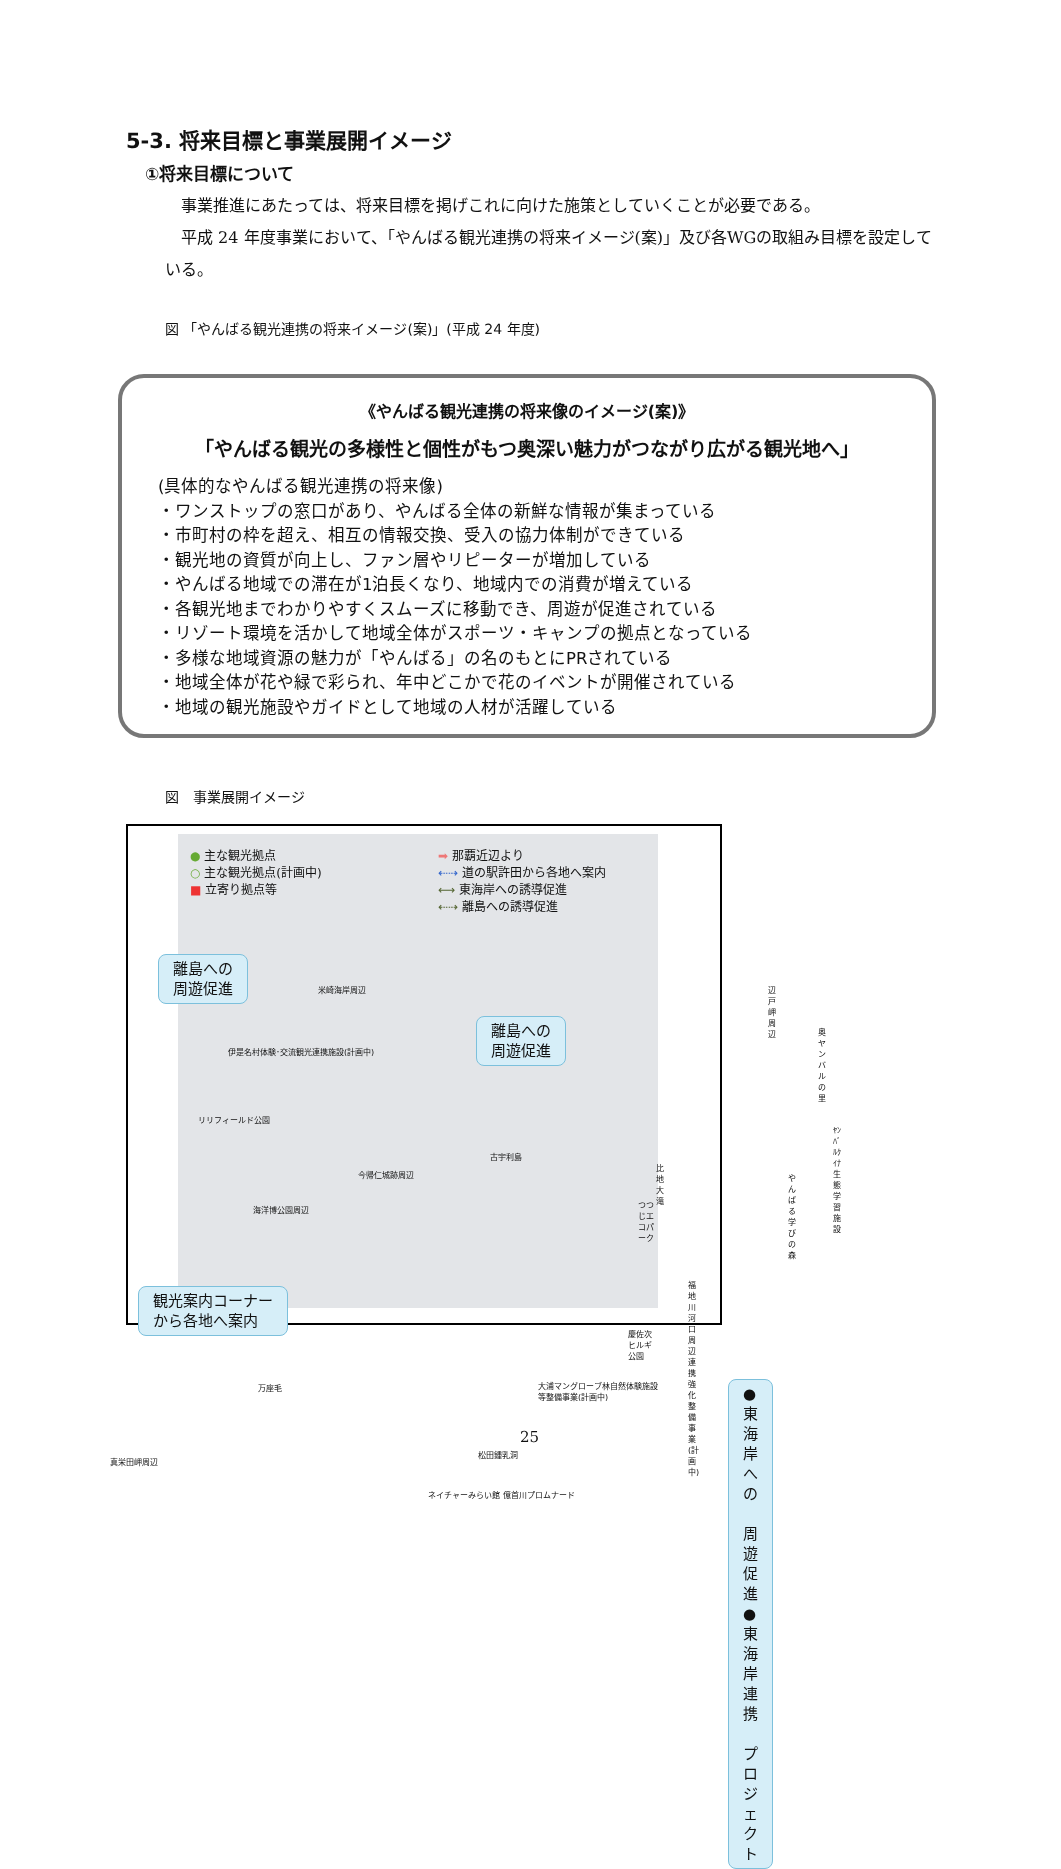5-3. 将来目標と事業展開イメージ
①将来目標について
　事業推進にあたっては、将来目標を掲げこれに向けた施策としていくことが必要である。
　平成 24 年度事業において、「やんばる観光連携の将来イメージ(案)」及び各WGの取組み目標を設定している。
図 「やんばる観光連携の将来イメージ(案)」(平成 24 年度)
《やんばる観光連携の将来像のイメージ(案)》
「やんばる観光の多様性と個性がもつ奥深い魅力がつながり広がる観光地へ」
(具体的なやんばる観光連携の将来像)
・ワンストップの窓口があり、やんばる全体の新鮮な情報が集まっている
・市町村の枠を超え、相互の情報交換、受入の協力体制ができている
・観光地の資質が向上し、ファン層やリピーターが増加している
・やんばる地域での滞在が1泊長くなり、地域内での消費が増えている
・各観光地までわかりやすくスムーズに移動でき、周遊が促進されている
・リゾート環境を活かして地域全体がスポーツ・キャンプの拠点となっている
・多様な地域資源の魅力が「やんばる」の名のもとにPRされている
・地域全体が花や緑で彩られ、年中どこかで花のイベントが開催されている
・地域の観光施設やガイドとして地域の人材が活躍している
図　事業展開イメージ
● 主な観光拠点
○ 主な観光拠点(計画中)
■ 立寄り拠点等
➡ 那覇近辺より
⇠⇢ 道の駅許田から各地へ案内
⟷ 東海岸への誘導促進
⇠⇢ 離島への誘導促進
離島への
周遊促進
離島への
周遊促進
観光案内コーナー
から各地へ案内
米崎海岸周辺
伊是名村体験･交流観光連携施設(計画中)
リリフィールド公園
今帰仁城跡周辺
古宇利島
海洋博公園周辺
辺戸岬周辺
奥ヤンバルの里
ﾔﾝﾊﾞﾙｸｲﾅ生態学習施設
比地大滝
やんばる学びの森
つつじエコパーク
福地川河口周辺連携強化整備事業(計画中)
慶佐次ヒルギ公園
大浦マングローブ林自然体験施設等整備事業(計画中)
万座毛
真栄田岬周辺
松田鍾乳洞
ネイチャーみらい館 億首川プロムナード
●東海岸への
　周遊促進
●東海岸連携
　プロジェクト
25